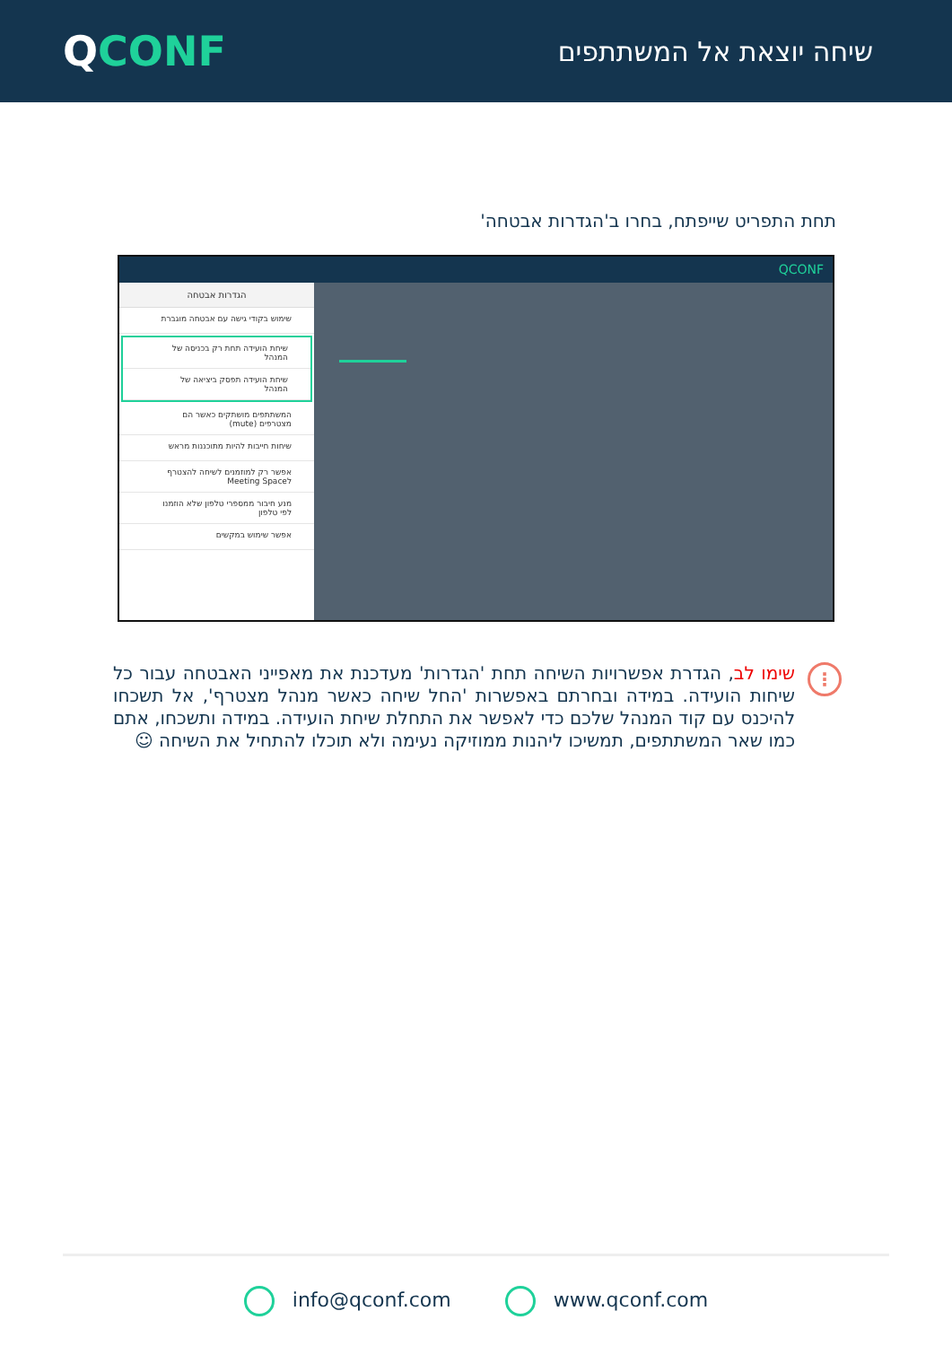QCONF
שיחה יוצאת אל המשתתפים
תחת התפריט שייפתח, בחרו ב'הגדרות אבטחה'
QCONF
הגדרות אבטחה
שימוש בקודי גישה עם אבטחה מוגברת
שיחת הועידה תחת רק בכניסה של המנהל
שיחת הועידה תפסק ביציאה של המנהל
המשתתפים מושתקים כאשר הם מצטרפים (mute)
שיחות חייבות להיות מתוכננות מראש
אפשר רק למוזמנים לשיחה להצטרף לMeeting Space
מנע חיבור ממספרי טלפון שלא הוזמנו לפי טלפון
אפשר שימוש במקשים
⋮
שימו לב, הגדרת אפשרויות השיחה תחת 'הגדרות' מעדכנת את מאפייני האבטחה עבור כל שיחות הועידה. במידה ובחרתם באפשרות 'החל שיחה כאשר מנהל מצטרף', אל תשכחו להיכנס עם קוד המנהל שלכם כדי לאפשר את התחלת שיחת הועידה. במידה ותשכחו, אתם כמו שאר המשתתפים, תמשיכו ליהנות ממוזיקה נעימה ולא תוכלו להתחיל את השיחה ☺
info@qconf.com www.qconf.com